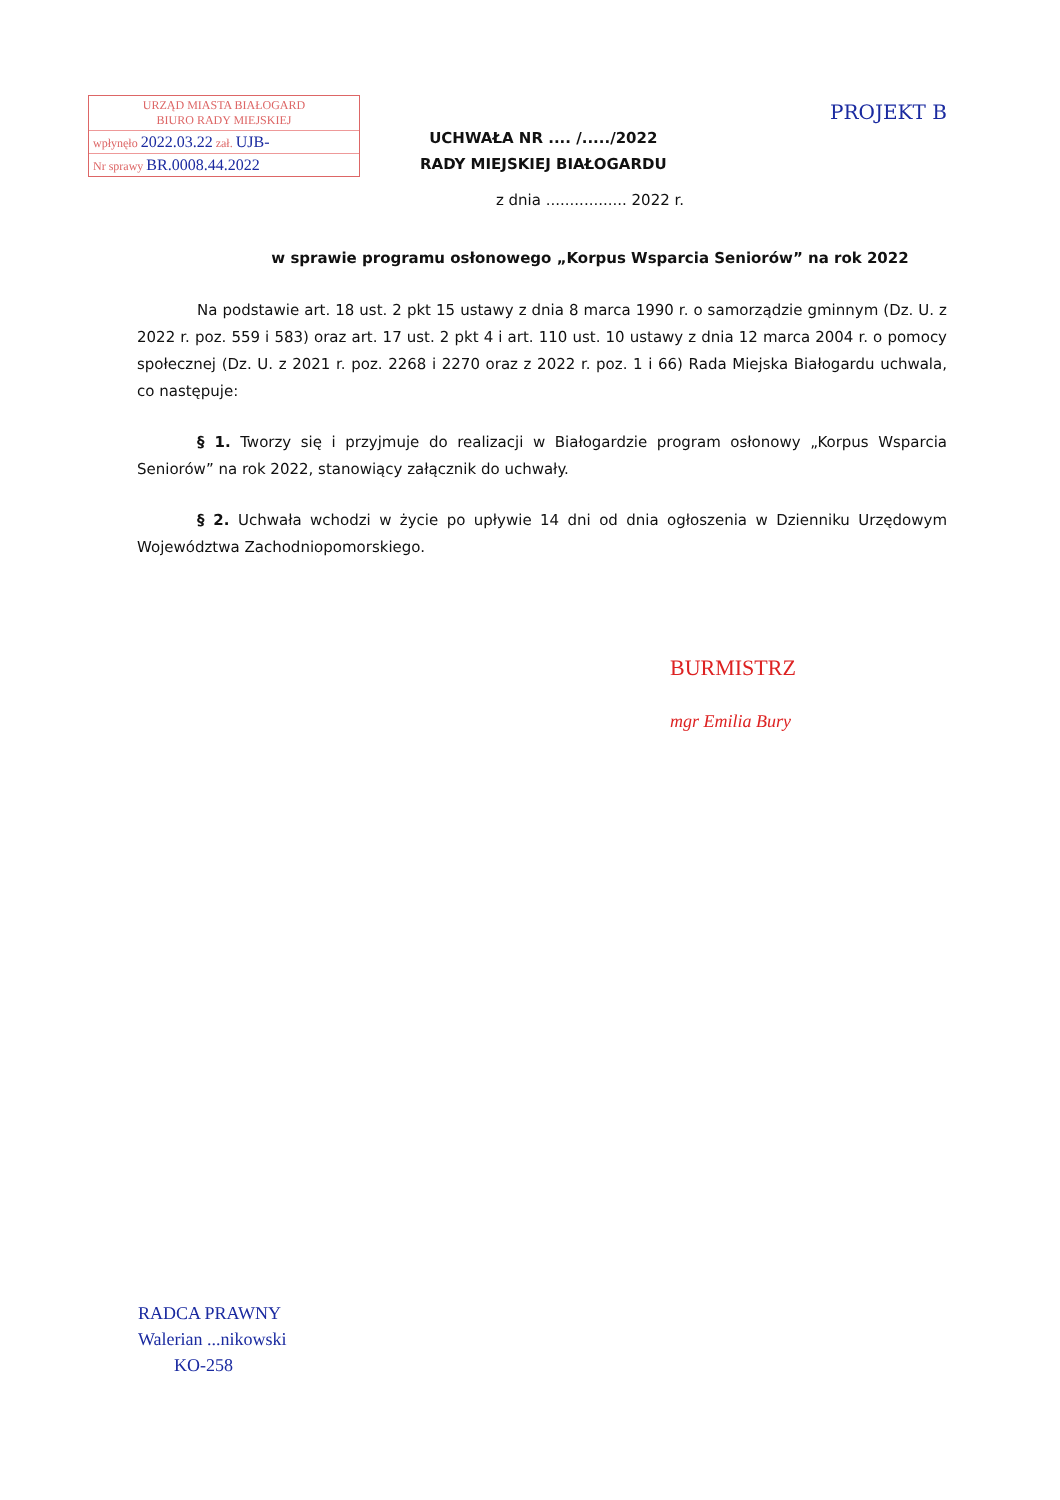PROJEKT B
URZĄD MIASTA BIAŁOGARD
BIURO RADY MIEJSKIEJ
wpłynęło 2022.03.22 zał. UJB-
Nr sprawy BR.0008.44.2022
UCHWAŁA NR .... /...../2022
RADY MIEJSKIEJ BIAŁOGARDU
z dnia ................. 2022 r.
w sprawie programu osłonowego „Korpus Wsparcia Seniorów” na rok 2022
Na podstawie art. 18 ust. 2 pkt 15 ustawy z dnia 8 marca 1990 r. o samorządzie gminnym (Dz. U. z 2022 r. poz. 559 i 583) oraz art. 17 ust. 2 pkt 4 i art. 110 ust. 10 ustawy z dnia 12 marca 2004 r. o pomocy społecznej (Dz. U. z 2021 r. poz. 2268 i 2270 oraz z 2022 r. poz. 1 i 66) Rada Miejska Białogardu uchwala, co następuje:
§ 1. Tworzy się i przyjmuje do realizacji w Białogardzie program osłonowy „Korpus Wsparcia Seniorów” na rok 2022, stanowiący załącznik do uchwały.
§ 2. Uchwała wchodzi w życie po upływie 14 dni od dnia ogłoszenia w Dzienniku Urzędowym Województwa Zachodniopomorskiego.
BURMISTRZ
mgr Emilia Bury
RADCA PRAWNY
Walerian ...nikowski
KO-258